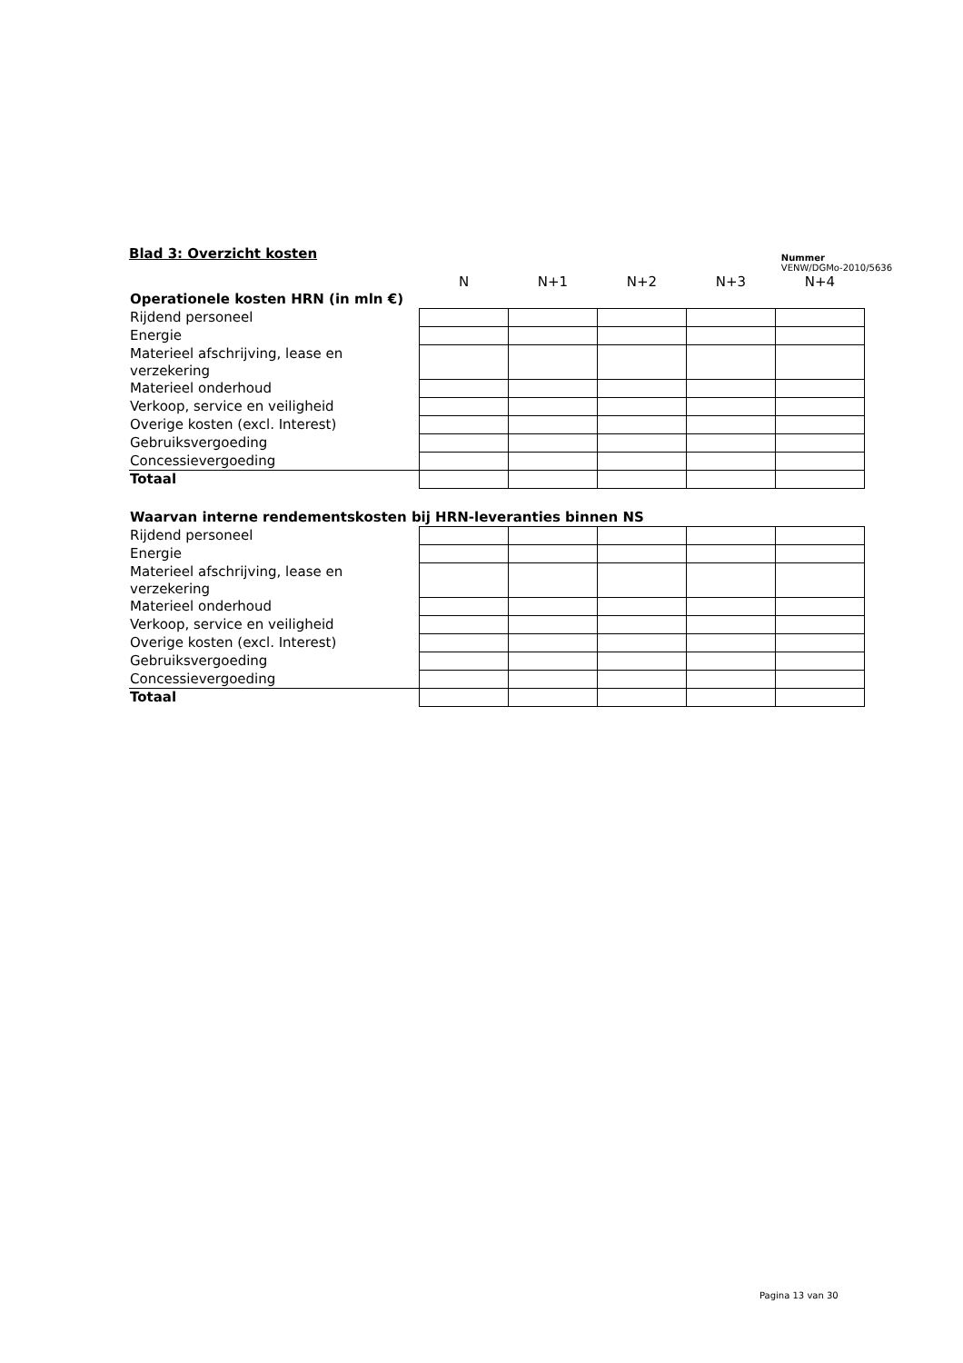Blad 3: Overzicht kosten
Nummer
VENW/DGMo-2010/5636
| | N | N+1 | N+2 | N+3 | N+4 |
| Operationele kosten HRN (in mln €) | | | | | |
| Rijdend personeel | | | | | |
| Energie | | | | | |
| Materieel afschrijving, lease en verzekering | | | | | |
| Materieel onderhoud | | | | | |
| Verkoop, service en veiligheid | | | | | |
| Overige kosten (excl. Interest) | | | | | |
| Gebruiksvergoeding | | | | | |
| Concessievergoeding | | | | | |
| Totaal | | | | | |
| Waarvan interne rendementskosten bij HRN-leveranties binnen NS | | | | | |
| Rijdend personeel | | | | | |
| Energie | | | | | |
| Materieel afschrijving, lease en verzekering | | | | | |
| Materieel onderhoud | | | | | |
| Verkoop, service en veiligheid | | | | | |
| Overige kosten (excl. Interest) | | | | | |
| Gebruiksvergoeding | | | | | |
| Concessievergoeding | | | | | |
| Totaal | | | | | |
Pagina 13 van 30